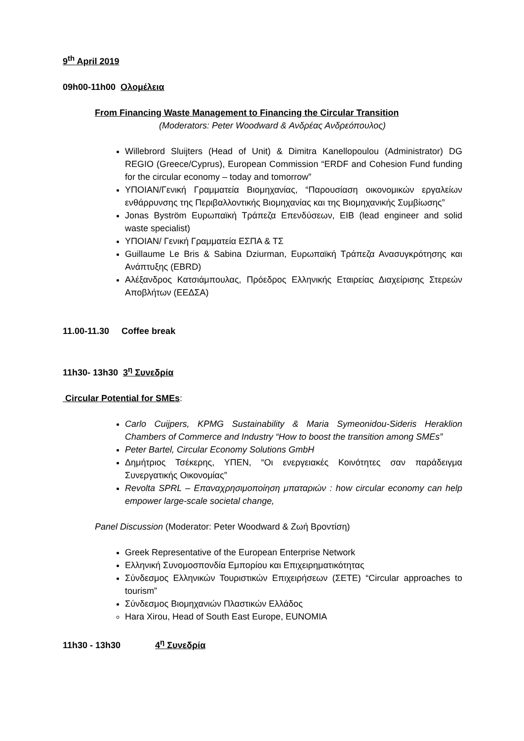9<sup>th</sup> April 2019
09h00-11h00 Ολομέλεια
From Financing Waste Management to Financing the Circular Transition
(Moderators: Peter Woodward & Ανδρέας Ανδρεόπουλος)
Willebrord Sluijters (Head of Unit) & Dimitra Kanellopoulou (Administrator) DG REGIO (Greece/Cyprus), European Commission “ERDF and Cohesion Fund funding for the circular economy – today and tomorrow”
ΥΠΟΙΑΝ/Γενική Γραμματεία Βιομηχανίας, “Παρουσίαση οικονομικών εργαλείων ενθάρρυνσης της Περιβαλλοντικής Βιομηχανίας και της Βιομηχανικής Συμβίωσης”
Jonas Byström Ευρωπαϊκή Τράπεζα Επενδύσεων, EIB (lead engineer and solid waste specialist)
ΥΠΟΙΑΝ/ Γενική Γραμματεία ΕΣΠΑ & ΤΣ
Guillaume Le Bris & Sabina Dziurman, Ευρωπαϊκή Τράπεζα Ανασυγκρότησης και Ανάπτυξης (EBRD)
Αλέξανδρος Κατσιάμπουλας, Πρόεδρος Ελληνικής Εταιρείας Διαχείρισης Στερεών Αποβλήτων (ΕΕΔΣΑ)
11.00-11.30 Coffee break
11h30- 13h30 3<sup>η</sup> Συνεδρία
Circular Potential for SMEs:
Carlo Cuijpers, KPMG Sustainability & Maria Symeonidou-Sideris Heraklion Chambers of Commerce and Industry “How to boost the transition among SMEs”
Peter Bartel, Circular Economy Solutions GmbH
Δημήτριος Τσέκερης, ΥΠΕΝ, “Οι ενεργειακές Κοινότητες σαν παράδειγμα Συνεργατικής Οικονομίας”
Revolta SPRL – Επαναχρησιμοποίηση μπαταριών : how circular economy can help empower large-scale societal change,
Panel Discussion (Moderator: Peter Woodward & Ζωή Βροντίση)
Greek Representative of the European Enterprise Network
Ελληνική Συνομοσπονδία Εμπορίου και Επιχειρηματικότητας
Σύνδεσμος Ελληνικών Τουριστικών Επιχειρήσεων (ΣΕΤΕ) “Circular approaches to tourism”
Σύνδεσμος Βιομηχανιών Πλαστικών Ελλάδος
Hara Xirou, Head of South East Europe, EUNOMIA
11h30 - 13h30 4<sup>η</sup> Συνεδρία